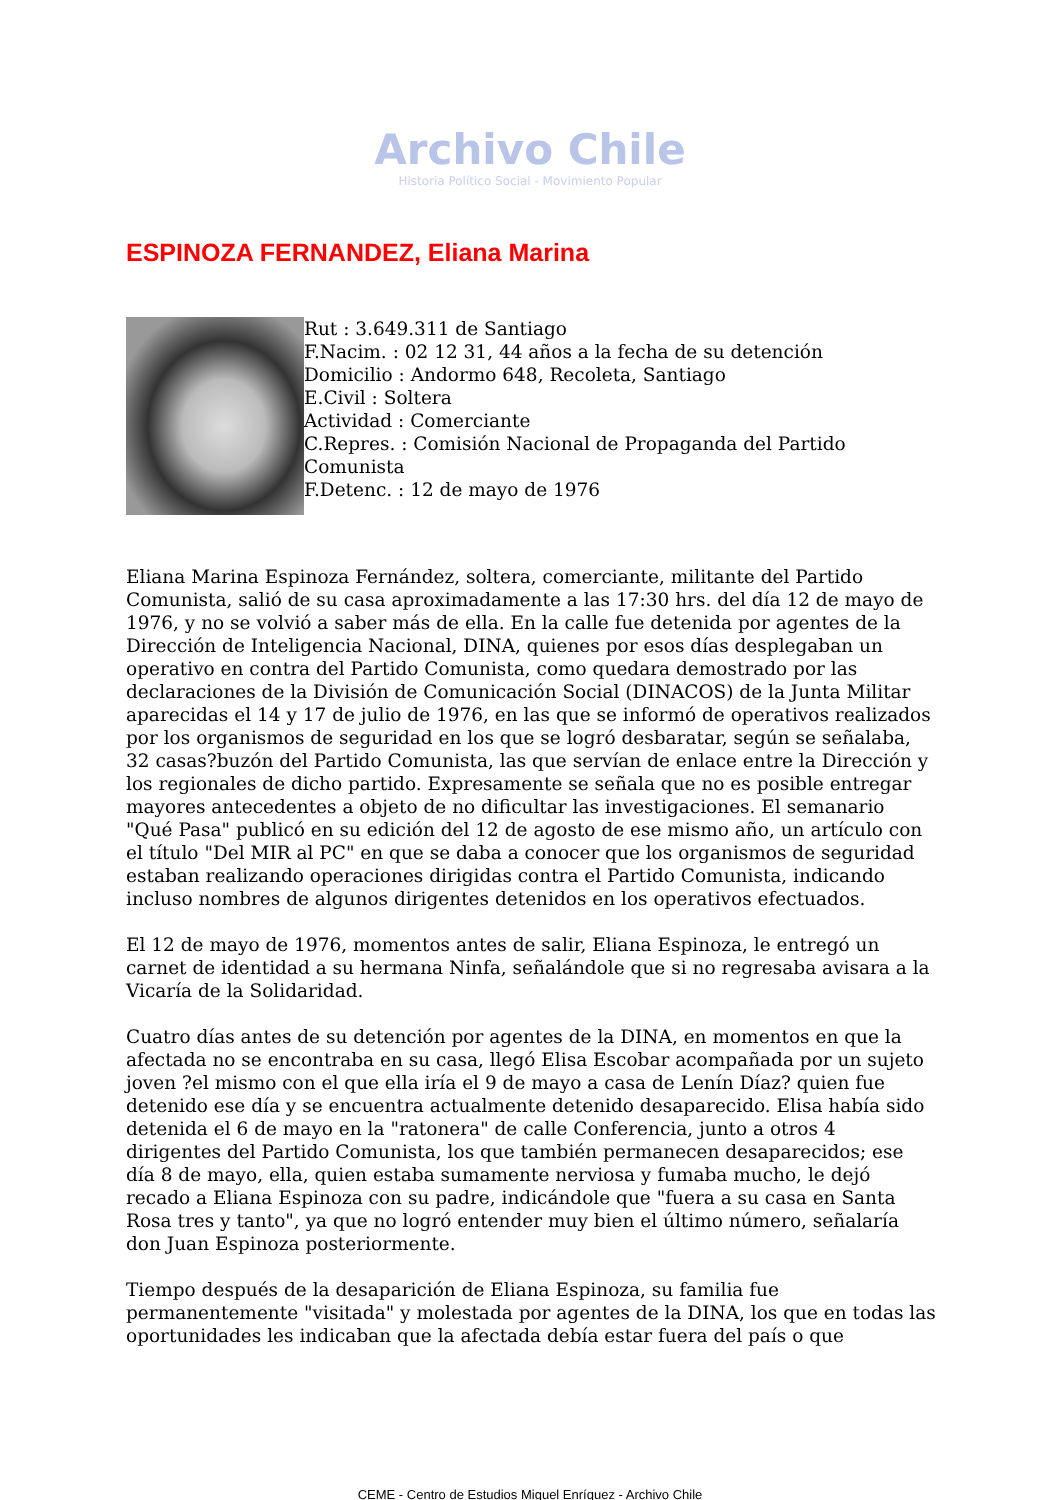Archivo Chile
Historia Político Social - Movimiento Popular
ESPINOZA FERNANDEZ, Eliana Marina
Rut : 3.649.311 de Santiago
F.Nacim. : 02 12 31, 44 años a la fecha de su detención
Domicilio : Andormo 648, Recoleta, Santiago
E.Civil : Soltera
Actividad : Comerciante
C.Repres. : Comisión Nacional de Propaganda del Partido Comunista
F.Detenc. : 12 de mayo de 1976
Eliana Marina Espinoza Fernández, soltera, comerciante, militante del Partido Comunista, salió de su casa aproximadamente a las 17:30 hrs. del día 12 de mayo de 1976, y no se volvió a saber más de ella. En la calle fue detenida por agentes de la Dirección de Inteligencia Nacional, DINA, quienes por esos días desplegaban un operativo en contra del Partido Comunista, como quedara demostrado por las declaraciones de la División de Comunicación Social (DINACOS) de la Junta Militar aparecidas el 14 y 17 de julio de 1976, en las que se informó de operativos realizados por los organismos de seguridad en los que se logró desbaratar, según se señalaba, 32 casas?buzón del Partido Comunista, las que servían de enlace entre la Dirección y los regionales de dicho partido. Expresamente se señala que no es posible entregar mayores antecedentes a objeto de no dificultar las investigaciones. El semanario "Qué Pasa" publicó en su edición del 12 de agosto de ese mismo año, un artículo con el título "Del MIR al PC" en que se daba a conocer que los organismos de seguridad estaban realizando operaciones dirigidas contra el Partido Comunista, indicando incluso nombres de algunos dirigentes detenidos en los operativos efectuados.
El 12 de mayo de 1976, momentos antes de salir, Eliana Espinoza, le entregó un carnet de identidad a su hermana Ninfa, señalándole que si no regresaba avisara a la Vicaría de la Solidaridad.
Cuatro días antes de su detención por agentes de la DINA, en momentos en que la afectada no se encontraba en su casa, llegó Elisa Escobar acompañada por un sujeto joven ?el mismo con el que ella iría el 9 de mayo a casa de Lenín Díaz? quien fue detenido ese día y se encuentra actualmente detenido desaparecido. Elisa había sido detenida el 6 de mayo en la "ratonera" de calle Conferencia, junto a otros 4 dirigentes del Partido Comunista, los que también permanecen desaparecidos; ese día 8 de mayo, ella, quien estaba sumamente nerviosa y fumaba mucho, le dejó recado a Eliana Espinoza con su padre, indicándole que "fuera a su casa en Santa Rosa tres y tanto", ya que no logró entender muy bien el último número, señalaría don Juan Espinoza posteriormente.
Tiempo después de la desaparición de Eliana Espinoza, su familia fue permanentemente "visitada" y molestada por agentes de la DINA, los que en todas las oportunidades les indicaban que la afectada debía estar fuera del país o que
CEME - Centro de Estudios Miguel Enríquez - Archivo Chile